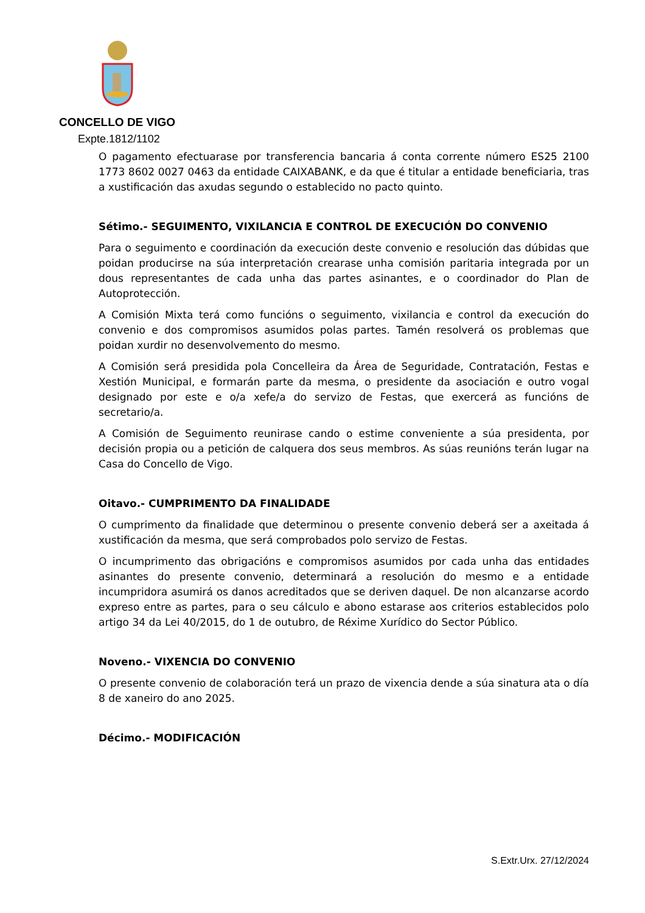CONCELLO DE VIGO
Expte.1812/1102
O pagamento efectuarase por transferencia bancaria á conta corrente número ES25 2100 1773 8602 0027 0463 da entidade CAIXABANK, e da que é titular a entidade beneficiaria, tras a xustificación das axudas segundo o establecido no pacto quinto.
Sétimo.- SEGUIMENTO, VIXILANCIA E CONTROL DE EXECUCIÓN DO CONVENIO
Para o seguimento e coordinación da execución deste convenio e resolución das dúbidas que poidan producirse na súa interpretación crearase unha comisión paritaria integrada por un dous representantes de cada unha das partes asinantes, e o coordinador do Plan de Autoprotección.
A Comisión Mixta terá como funcións o seguimento, vixilancia e control da execución do convenio e dos compromisos asumidos polas partes. Tamén resolverá os problemas que poidan xurdir no desenvolvemento do mesmo.
A Comisión será presidida pola Concelleira da Área de Seguridade, Contratación, Festas e Xestión Municipal, e formarán parte da mesma, o presidente da asociación e outro vogal designado por este e o/a xefe/a do servizo de Festas, que exercerá as funcións de secretario/a.
A Comisión de Seguimento reunirase cando o estime conveniente a súa presidenta, por decisión propia ou a petición de calquera dos seus membros. As súas reunións terán lugar na Casa do Concello de Vigo.
Oitavo.- CUMPRIMENTO DA FINALIDADE
O cumprimento da finalidade que determinou o presente convenio deberá ser a axeitada á xustificación da mesma, que será comprobados polo servizo de Festas.
O incumprimento das obrigacións e compromisos asumidos por cada unha das entidades asinantes do presente convenio, determinará a resolución do mesmo e a entidade incumpridora asumirá os danos acreditados que se deriven daquel. De non alcanzarse acordo expreso entre as partes, para o seu cálculo e abono estarase aos criterios establecidos polo artigo 34 da Lei 40/2015, do 1 de outubro, de Réxime Xurídico do Sector Público.
Noveno.- VIXENCIA DO CONVENIO
O presente convenio de colaboración terá un prazo de vixencia dende a súa sinatura ata o día 8 de xaneiro do ano 2025.
Décimo.- MODIFICACIÓN
S.Extr.Urx. 27/12/2024